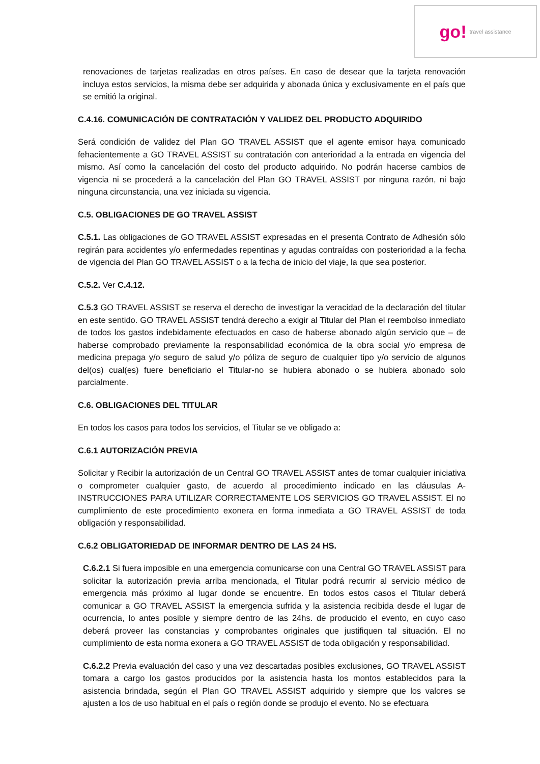go! travel assistance
renovaciones de tarjetas realizadas en otros países. En caso de desear que la tarjeta renovación incluya estos servicios, la misma debe ser adquirida y abonada única y exclusivamente en el país que se emitió la original.
C.4.16. COMUNICACIÓN DE CONTRATACIÓN Y VALIDEZ DEL PRODUCTO ADQUIRIDO
Será condición de validez del Plan GO TRAVEL ASSIST que el agente emisor haya comunicado fehacientemente a GO TRAVEL ASSIST su contratación con anterioridad a la entrada en vigencia del mismo. Así como la cancelación del costo del producto adquirido. No podrán hacerse cambios de vigencia ni se procederá a la cancelación del Plan GO TRAVEL ASSIST por ninguna razón, ni bajo ninguna circunstancia, una vez iniciada su vigencia.
C.5. OBLIGACIONES DE GO TRAVEL ASSIST
C.5.1. Las obligaciones de GO TRAVEL ASSIST expresadas en el presenta Contrato de Adhesión sólo regirán para accidentes y/o enfermedades repentinas y agudas contraídas con posterioridad a la fecha de vigencia del Plan GO TRAVEL ASSIST o a la fecha de inicio del viaje, la que sea posterior.
C.5.2. Ver C.4.12.
C.5.3 GO TRAVEL ASSIST se reserva el derecho de investigar la veracidad de la declaración del titular en este sentido. GO TRAVEL ASSIST tendrá derecho a exigir al Titular del Plan el reembolso inmediato de todos los gastos indebidamente efectuados en caso de haberse abonado algún servicio que – de haberse comprobado previamente la responsabilidad económica de la obra social y/o empresa de medicina prepaga y/o seguro de salud y/o póliza de seguro de cualquier tipo y/o servicio de algunos del(os) cual(es) fuere beneficiario el Titular-no se hubiera abonado o se hubiera abonado solo parcialmente.
C.6. OBLIGACIONES DEL TITULAR
En todos los casos para todos los servicios, el Titular se ve obligado a:
C.6.1 AUTORIZACIÓN PREVIA
Solicitar y Recibir la autorización de un Central GO TRAVEL ASSIST antes de tomar cualquier iniciativa o comprometer cualquier gasto, de acuerdo al procedimiento indicado en las cláusulas A- INSTRUCCIONES PARA UTILIZAR CORRECTAMENTE LOS SERVICIOS GO TRAVEL ASSIST. El no cumplimiento de este procedimiento exonera en forma inmediata a GO TRAVEL ASSIST de toda obligación y responsabilidad.
C.6.2 OBLIGATORIEDAD DE INFORMAR DENTRO DE LAS 24 HS.
C.6.2.1 Si fuera imposible en una emergencia comunicarse con una Central GO TRAVEL ASSIST para solicitar la autorización previa arriba mencionada, el Titular podrá recurrir al servicio médico de emergencia más próximo al lugar donde se encuentre. En todos estos casos el Titular deberá comunicar a GO TRAVEL ASSIST la emergencia sufrida y la asistencia recibida desde el lugar de ocurrencia, lo antes posible y siempre dentro de las 24hs. de producido el evento, en cuyo caso deberá proveer las constancias y comprobantes originales que justifiquen tal situación. El no cumplimiento de esta norma exonera a GO TRAVEL ASSIST de toda obligación y responsabilidad.
C.6.2.2 Previa evaluación del caso y una vez descartadas posibles exclusiones, GO TRAVEL ASSIST tomara a cargo los gastos producidos por la asistencia hasta los montos establecidos para la asistencia brindada, según el Plan GO TRAVEL ASSIST adquirido y siempre que los valores se ajusten a los de uso habitual en el país o región donde se produjo el evento. No se efectuara